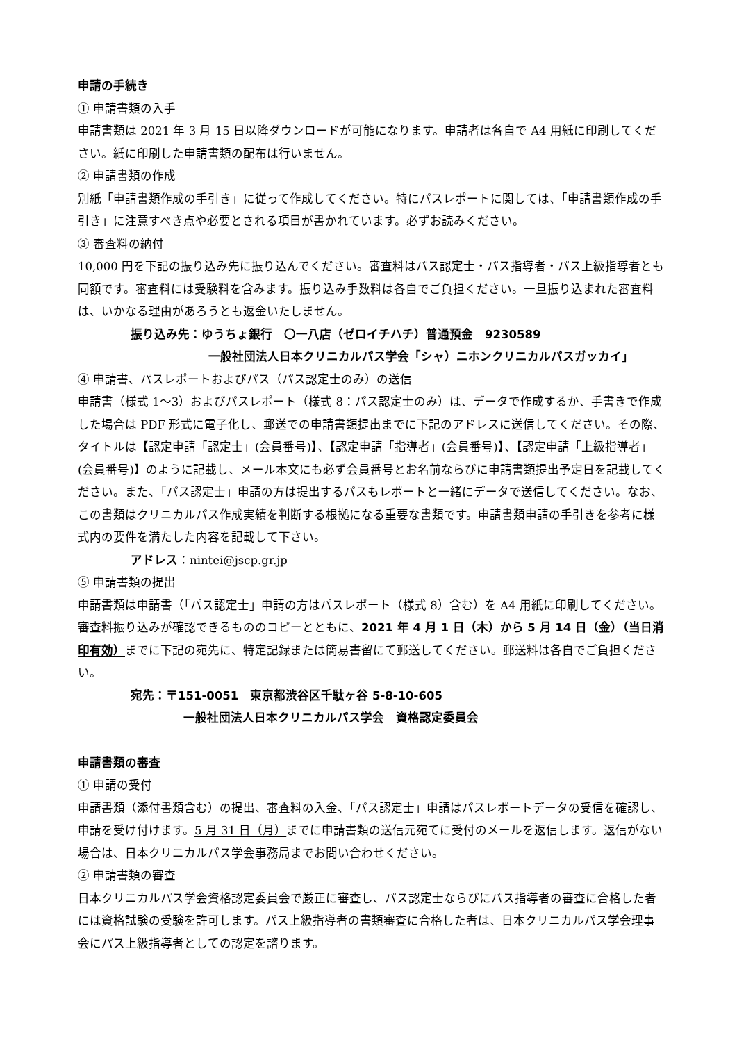申請の手続き
① 申請書類の入手
申請書類は 2021 年 3 月 15 日以降ダウンロードが可能になります。申請者は各自で A4 用紙に印刷してください。紙に印刷した申請書類の配布は行いません。
② 申請書類の作成
別紙「申請書類作成の手引き」に従って作成してください。特にパスレポートに関しては、「申請書類作成の手引き」に注意すべき点や必要とされる項目が書かれています。必ずお読みください。
③ 審査料の納付
10,000 円を下記の振り込み先に振り込んでください。審査料はパス認定士・パス指導者・パス上級指導者とも同額です。審査料には受験料を含みます。振り込み手数料は各自でご負担ください。一旦振り込まれた審査料は、いかなる理由があろうとも返金いたしません。
振り込み先：ゆうちょ銀行　〇一八店（ゼロイチハチ）普通預金　9230589
一般社団法人日本クリニカルパス学会「シャ）ニホンクリニカルパスガッカイ」
④ 申請書、パスレポートおよびパス（パス認定士のみ）の送信
申請書（様式 1～3）およびパスレポート（様式 8：パス認定士のみ）は、データで作成するか、手書きで作成した場合は PDF 形式に電子化し、郵送での申請書類提出までに下記のアドレスに送信してください。その際、タイトルは【認定申請「認定士」(会員番号)】、【認定申請「指導者」(会員番号)】、【認定申請「上級指導者」(会員番号)】のように記載し、メール本文にも必ず会員番号とお名前ならびに申請書類提出予定日を記載してください。また、「パス認定士」申請の方は提出するパスもレポートと一緒にデータで送信してください。なお、この書類はクリニカルパス作成実績を判断する根拠になる重要な書類です。申請書類申請の手引きを参考に様式内の要件を満たした内容を記載して下さい。
アドレス：nintei@jscp.gr.jp
⑤ 申請書類の提出
申請書類は申請書（「パス認定士」申請の方はパスレポート（様式 8）含む）を A4 用紙に印刷してください。審査料振り込みが確認できるもののコピーとともに、2021 年 4 月 1 日（木）から 5 月 14 日（金）（当日消印有効）までに下記の宛先に、特定記録または簡易書留にて郵送してください。郵送料は各自でご負担ください。
宛先：〒151-0051　東京都渋谷区千駄ヶ谷 5-8-10-605
一般社団法人日本クリニカルパス学会　資格認定委員会
申請書類の審査
① 申請の受付
申請書類（添付書類含む）の提出、審査料の入金、「パス認定士」申請はパスレポートデータの受信を確認し、申請を受け付けます。5 月 31 日（月）までに申請書類の送信元宛てに受付のメールを返信します。返信がない場合は、日本クリニカルパス学会事務局までお問い合わせください。
② 申請書類の審査
日本クリニカルパス学会資格認定委員会で厳正に審査し、パス認定士ならびにパス指導者の審査に合格した者には資格試験の受験を許可します。パス上級指導者の書類審査に合格した者は、日本クリニカルパス学会理事会にパス上級指導者としての認定を諮ります。